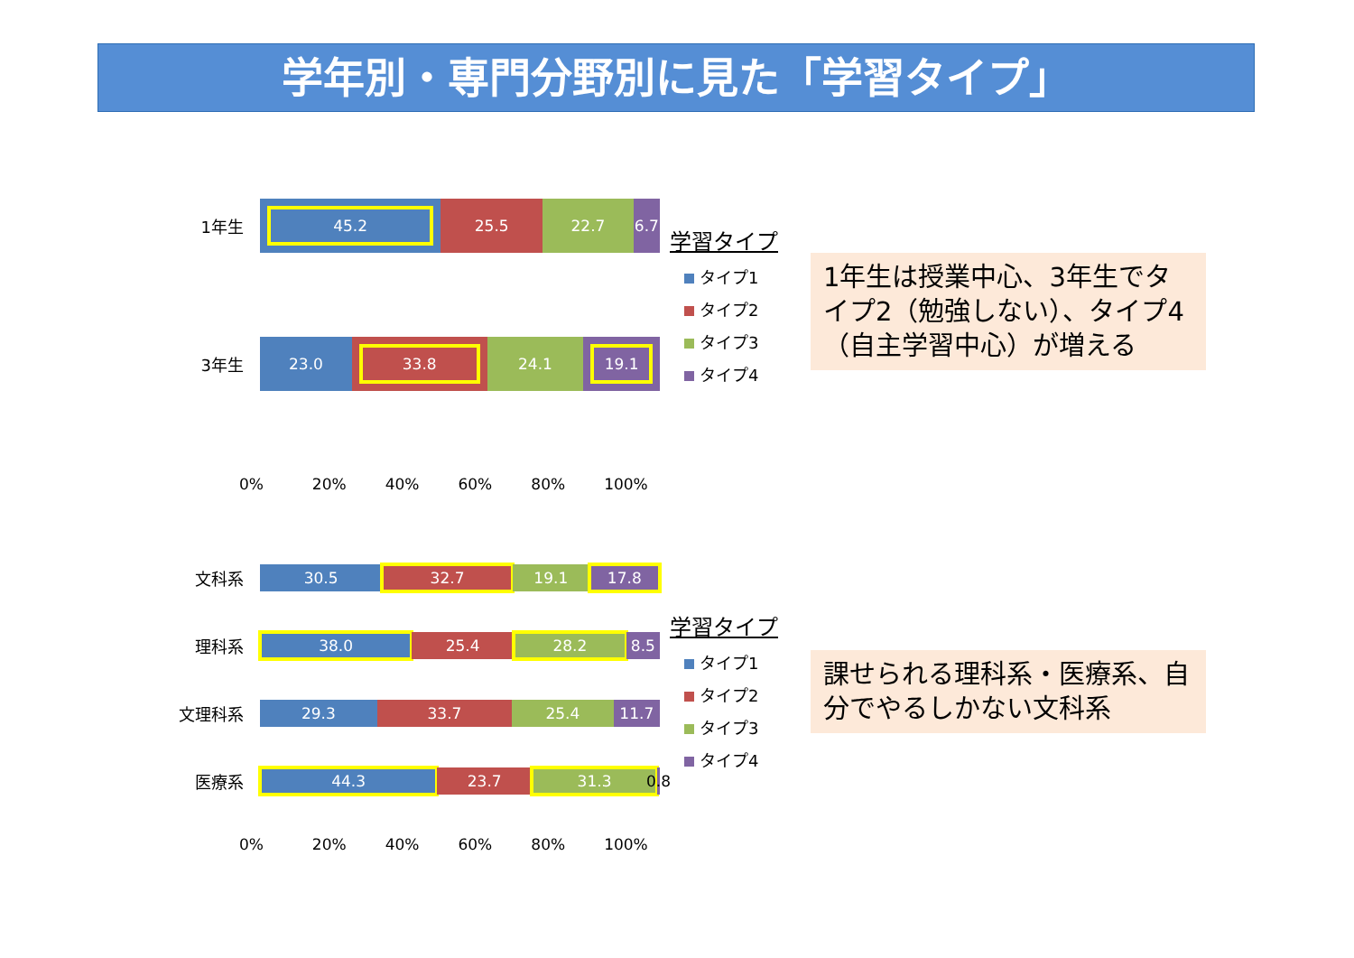学年別・専門分野別に見た「学習タイプ」
1年生
45.2 25.5 22.7 6.7
3年生
23.0 33.8 24.1 19.1
0% 20% 40% 60% 80% 100%
学習タイプ
タイプ1
タイプ2
タイプ3
タイプ4
1年生は授業中心、3年生でタイプ2（勉強しない）、タイプ4（自主学習中心）が増える
文科系
30.5 32.7 19.1 17.8
理科系
38.0 25.4 28.2 8.5
文理科系
29.3 33.7 25.4 11.7
医療系
44.3 23.7 31.3 0.8
0% 20% 40% 60% 80% 100%
学習タイプ
タイプ1
タイプ2
タイプ3
タイプ4
課せられる理科系・医療系、自分でやるしかない文科系